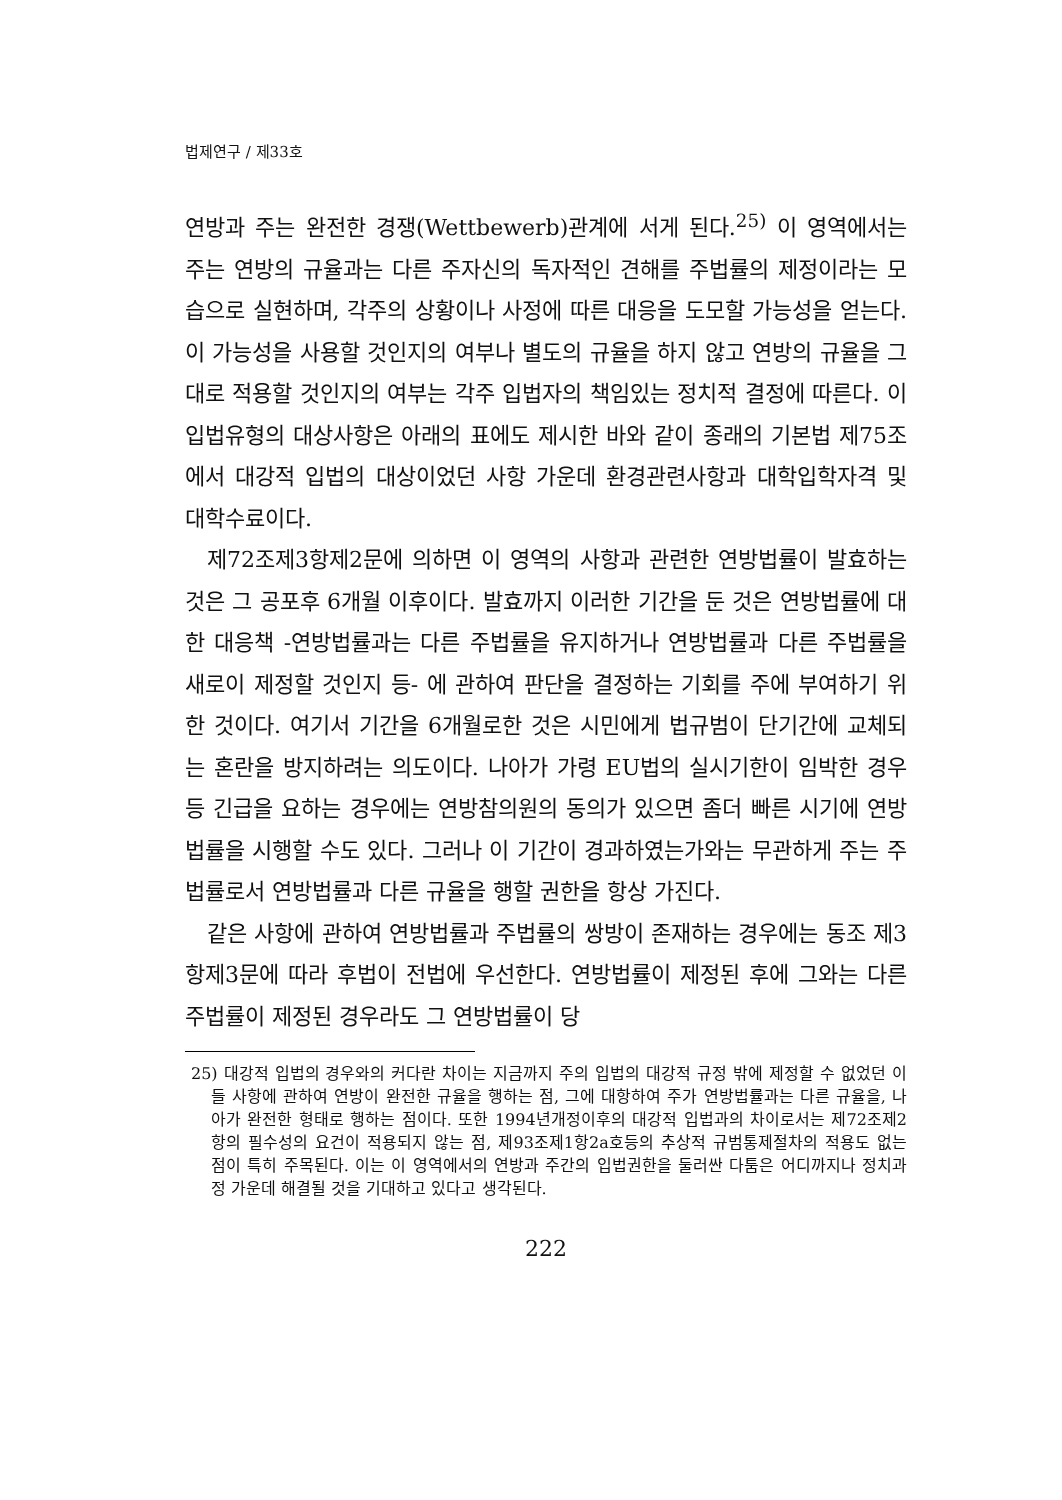법제연구 / 제33호
연방과 주는 완전한 경쟁(Wettbewerb)관계에 서게 된다.<sup>25)</sup> 이 영역에서는 주는 연방의 규율과는 다른 주자신의 독자적인 견해를 주법률의 제정이라는 모습으로 실현하며, 각주의 상황이나 사정에 따른 대응을 도모할 가능성을 얻는다. 이 가능성을 사용할 것인지의 여부나 별도의 규율을 하지 않고 연방의 규율을 그대로 적용할 것인지의 여부는 각주 입법자의 책임있는 정치적 결정에 따른다. 이 입법유형의 대상사항은 아래의 표에도 제시한 바와 같이 종래의 기본법 제75조에서 대강적 입법의 대상이었던 사항 가운데 환경관련사항과 대학입학자격 및 대학수료이다.
제72조제3항제2문에 의하면 이 영역의 사항과 관련한 연방법률이 발효하는 것은 그 공포후 6개월 이후이다. 발효까지 이러한 기간을 둔 것은 연방법률에 대한 대응책 -연방법률과는 다른 주법률을 유지하거나 연방법률과 다른 주법률을 새로이 제정할 것인지 등- 에 관하여 판단을 결정하는 기회를 주에 부여하기 위한 것이다. 여기서 기간을 6개월로한 것은 시민에게 법규범이 단기간에 교체되는 혼란을 방지하려는 의도이다. 나아가 가령 EU법의 실시기한이 임박한 경우 등 긴급을 요하는 경우에는 연방참의원의 동의가 있으면 좀더 빠른 시기에 연방법률을 시행할 수도 있다. 그러나 이 기간이 경과하였는가와는 무관하게 주는 주법률로서 연방법률과 다른 규율을 행할 권한을 항상 가진다.
같은 사항에 관하여 연방법률과 주법률의 쌍방이 존재하는 경우에는 동조 제3항제3문에 따라 후법이 전법에 우선한다. 연방법률이 제정된 후에 그와는 다른 주법률이 제정된 경우라도 그 연방법률이 당
25) 대강적 입법의 경우와의 커다란 차이는 지금까지 주의 입법의 대강적 규정 밖에 제정할 수 없었던 이들 사항에 관하여 연방이 완전한 규율을 행하는 점, 그에 대항하여 주가 연방법률과는 다른 규율을, 나아가 완전한 형태로 행하는 점이다. 또한 1994년개정이후의 대강적 입법과의 차이로서는 제72조제2항의 필수성의 요건이 적용되지 않는 점, 제93조제1항2a호등의 추상적 규범통제절차의 적용도 없는 점이 특히 주목된다. 이는 이 영역에서의 연방과 주간의 입법권한을 둘러싼 다툼은 어디까지나 정치과정 가운데 해결될 것을 기대하고 있다고 생각된다.
222